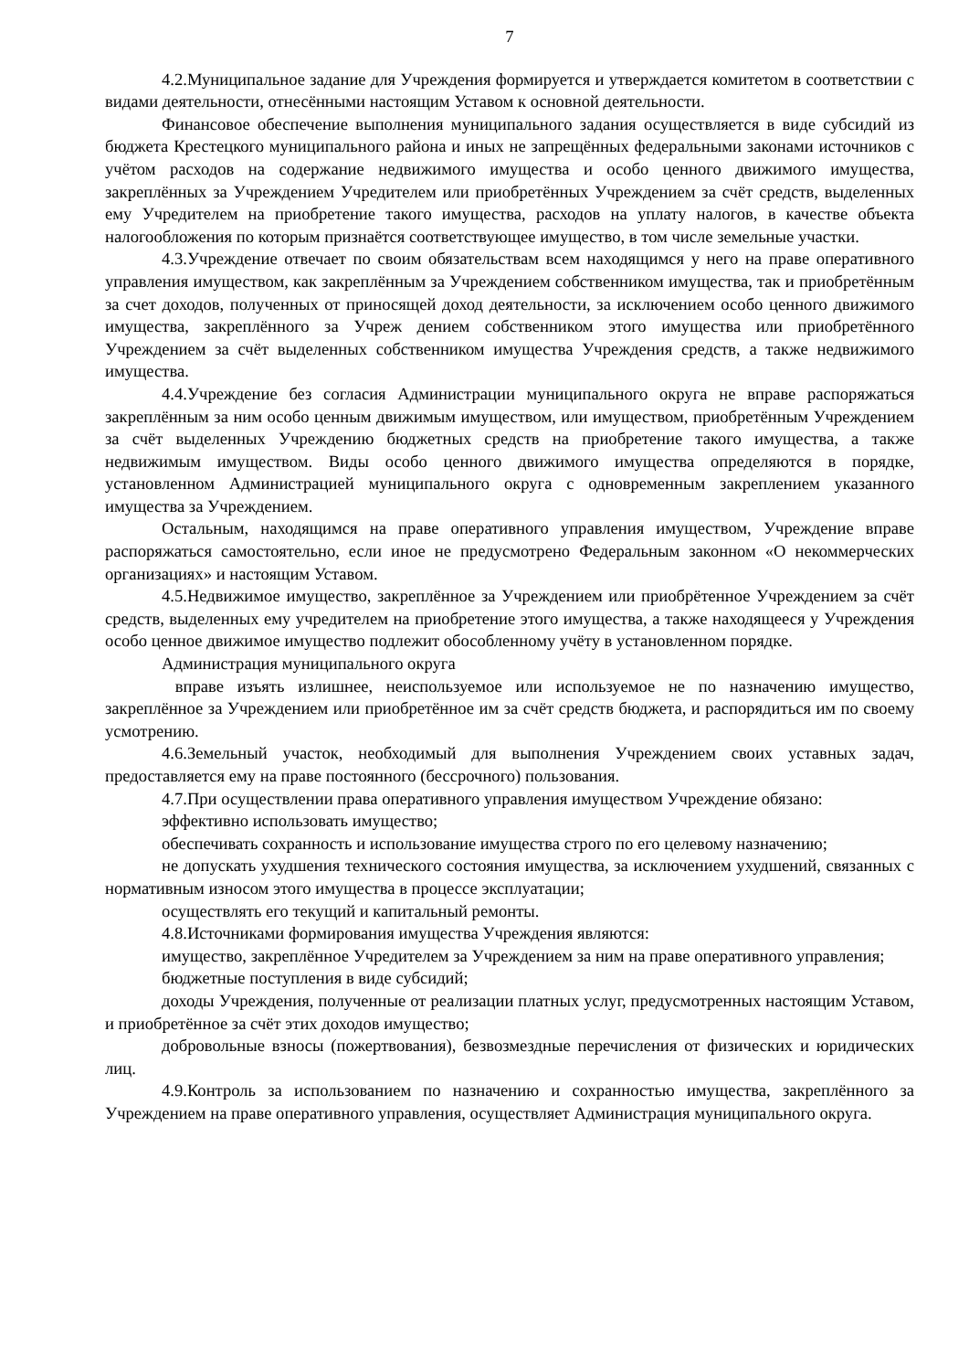7
4.2.Муниципальное задание для Учреждения формируется и утверждается комитетом в соответствии с видами деятельности, отнесёнными настоящим Уставом к основной деятельности.
Финансовое обеспечение выполнения муниципального задания осуществляется в виде субсидий из бюджета Крестецкого муниципального района и иных не запрещённых федеральными законами источников с учётом расходов на содержание недвижимого имущества и особо ценного движимого имущества, закреплённых за Учреждением Учредителем или приобретённых Учреждением за счёт средств, выделенных ему Учредителем на приобретение такого имущества, расходов на уплату налогов, в качестве объекта налогообложения по которым признаётся соответствующее имущество, в том числе земельные участки.
4.3.Учреждение отвечает по своим обязательствам всем находящимся у него на праве оперативного управления имуществом, как закреплённым за Учреждением собственником имущества, так и приобретённым за счет доходов, полученных от приносящей доход деятельности, за исключением особо ценного движимого имущества, закреплённого за Учреж дением собственником этого имущества или приобретённого Учреждением за счёт выделенных собственником имущества Учреждения средств, а также недвижимого имущества.
4.4.Учреждение без согласия Администрации муниципального округа не вправе распоряжаться закреплённым за ним особо ценным движимым имуществом, или имуществом, приобретённым Учреждением за счёт выделенных Учреждению бюджетных средств на приобретение такого имущества, а также недвижимым имуществом. Виды особо ценного движимого имущества определяются в порядке, установленном Администрацией муниципального округа с одновременным закреплением указанного имущества за Учреждением.
Остальным, находящимся на праве оперативного управления имуществом, Учреждение вправе распоряжаться самостоятельно, если иное не предусмотрено Федеральным законном «О некоммерческих организациях» и настоящим Уставом.
4.5.Недвижимое имущество, закреплённое за Учреждением или приобрётенное Учреждением за счёт средств, выделенных ему учредителем на приобретение этого имущества, а также находящееся у Учреждения особо ценное движимое имущество подлежит обособленному учёту в установленном порядке.
Администрация муниципального округа
вправе изъять излишнее, неиспользуемое или используемое не по назначению имущество, закреплённое за Учреждением или приобретённое им за счёт средств бюджета, и распорядиться им по своему усмотрению.
4.6.Земельный участок, необходимый для выполнения Учреждением своих уставных задач, предоставляется ему на праве постоянного (бессрочного) пользования.
4.7.При осуществлении права оперативного управления имуществом Учреждение обязано:
эффективно использовать имущество;
обеспечивать сохранность и использование имущества строго по его целевому назначению;
не допускать ухудшения технического состояния имущества, за исключением ухудшений, связанных с нормативным износом этого имущества в процессе эксплуатации;
осуществлять его текущий и капитальный ремонты.
4.8.Источниками формирования имущества Учреждения являются:
имущество, закреплённое Учредителем за Учреждением за ним на праве оперативного управления;
бюджетные поступления в виде субсидий;
доходы Учреждения, полученные от реализации платных услуг, предусмотренных настоящим Уставом, и приобретённое за счёт этих доходов имущество;
добровольные взносы (пожертвования), безвозмездные перечисления от физических и юридических лиц.
4.9.Контроль за использованием по назначению и сохранностью имущества, закреплённого за Учреждением на праве оперативного управления, осуществляет Администрация муниципального округа.